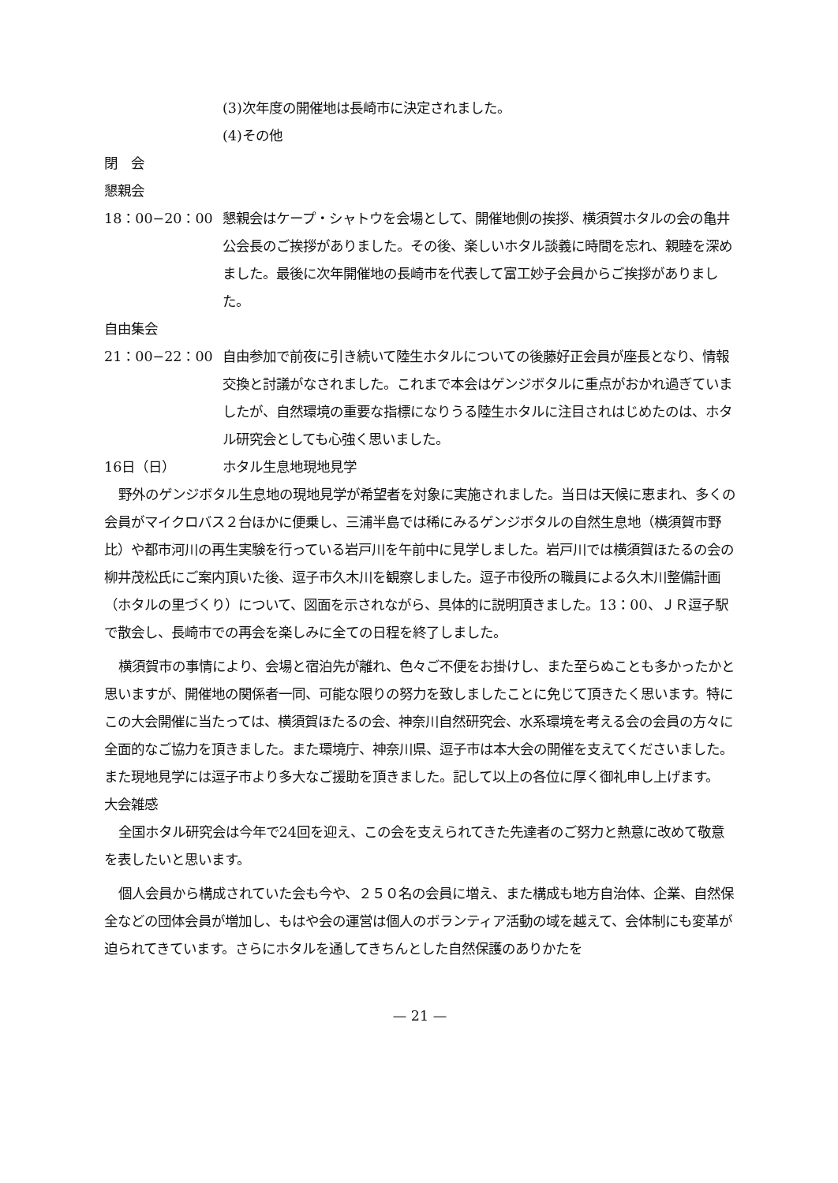(3)次年度の開催地は長崎市に決定されました。
(4)その他
閉　会
懇親会
18：00−20：00 懇親会はケープ・シャトウを会場として、開催地側の挨拶、横須賀ホタルの会の亀井公会長のご挨拶がありました。その後、楽しいホタル談義に時間を忘れ、親睦を深めました。最後に次年開催地の長崎市を代表して富工妙子会員からご挨拶がありました。
自由集会
21：00−22：00 自由参加で前夜に引き続いて陸生ホタルについての後藤好正会員が座長となり、情報交換と討議がなされました。これまで本会はゲンジボタルに重点がおかれ過ぎていましたが、自然環境の重要な指標になりうる陸生ホタルに注目されはじめたのは、ホタル研究会としても心強く思いました。
16日（日） ホタル生息地現地見学
野外のゲンジボタル生息地の現地見学が希望者を対象に実施されました。当日は天候に恵まれ、多くの会員がマイクロバス２台ほかに便乗し、三浦半島では稀にみるゲンジボタルの自然生息地（横須賀市野比）や都市河川の再生実験を行っている岩戸川を午前中に見学しました。岩戸川では横須賀ほたるの会の柳井茂松氏にご案内頂いた後、逗子市久木川を観察しました。逗子市役所の職員による久木川整備計画（ホタルの里づくり）について、図面を示されながら、具体的に説明頂きました。13：00、ＪＲ逗子駅で散会し、長崎市での再会を楽しみに全ての日程を終了しました。
横須賀市の事情により、会場と宿泊先が離れ、色々ご不便をお掛けし、また至らぬことも多かったかと思いますが、開催地の関係者一同、可能な限りの努力を致しましたことに免じて頂きたく思います。特にこの大会開催に当たっては、横須賀ほたるの会、神奈川自然研究会、水系環境を考える会の会員の方々に全面的なご協力を頂きました。また環境庁、神奈川県、逗子市は本大会の開催を支えてくださいました。また現地見学には逗子市より多大なご援助を頂きました。記して以上の各位に厚く御礼申し上げます。
大会雑感
全国ホタル研究会は今年で24回を迎え、この会を支えられてきた先達者のご努力と熱意に改めて敬意を表したいと思います。
個人会員から構成されていた会も今や、２５０名の会員に増え、また構成も地方自治体、企業、自然保全などの団体会員が増加し、もはや会の運営は個人のボランティア活動の域を越えて、会体制にも変革が迫られてきています。さらにホタルを通してきちんとした自然保護のありかたを
— 21 —